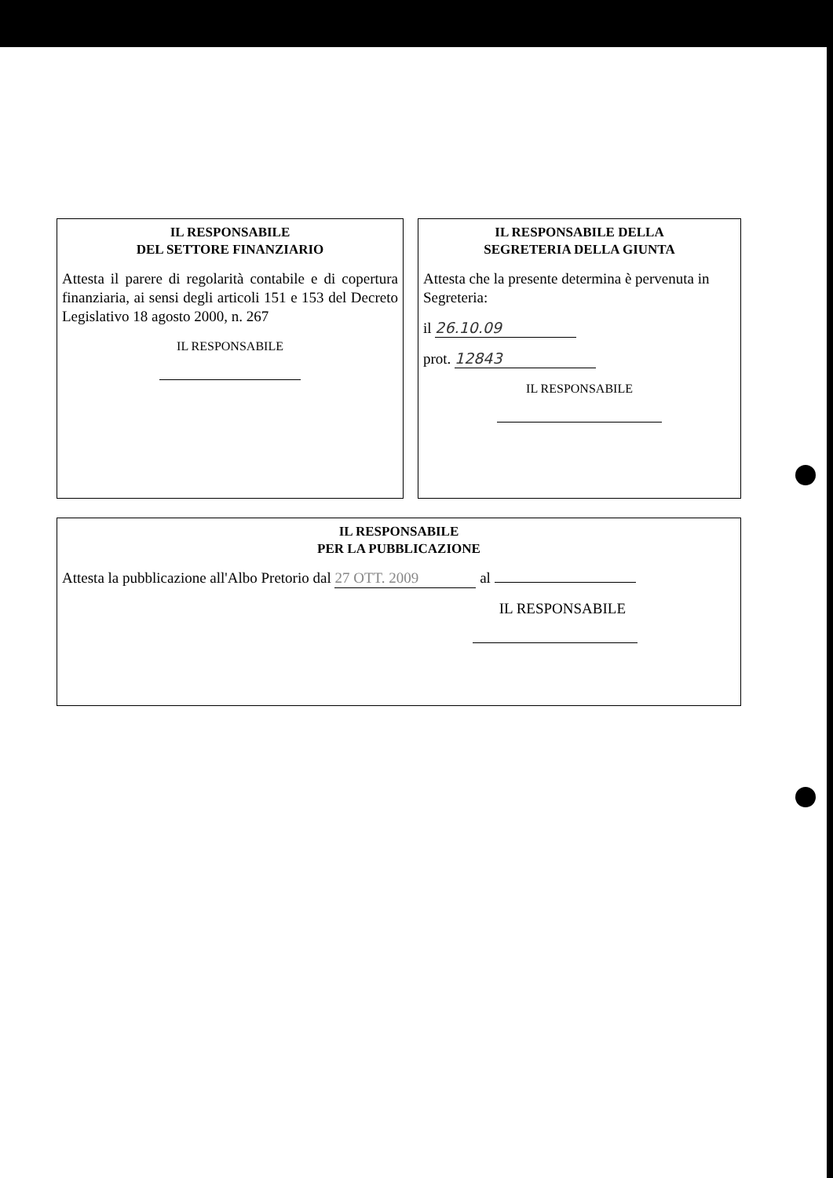IL RESPONSABILE
DEL SETTORE FINANZIARIO
Attesta il parere di regolarità contabile e di copertura finanziaria, ai sensi degli articoli 151 e 153 del Decreto Legislativo 18 agosto 2000, n. 267
IL RESPONSABILE
IL RESPONSABILE DELLA
SEGRETERIA DELLA GIUNTA
Attesta che la presente determina è pervenuta in Segreteria:
il 26.10.09
prot. 12843
IL RESPONSABILE
IL RESPONSABILE
PER LA PUBBLICAZIONE
Attesta la pubblicazione all'Albo Pretorio dal 27 OTT. 2009 al
IL RESPONSABILE